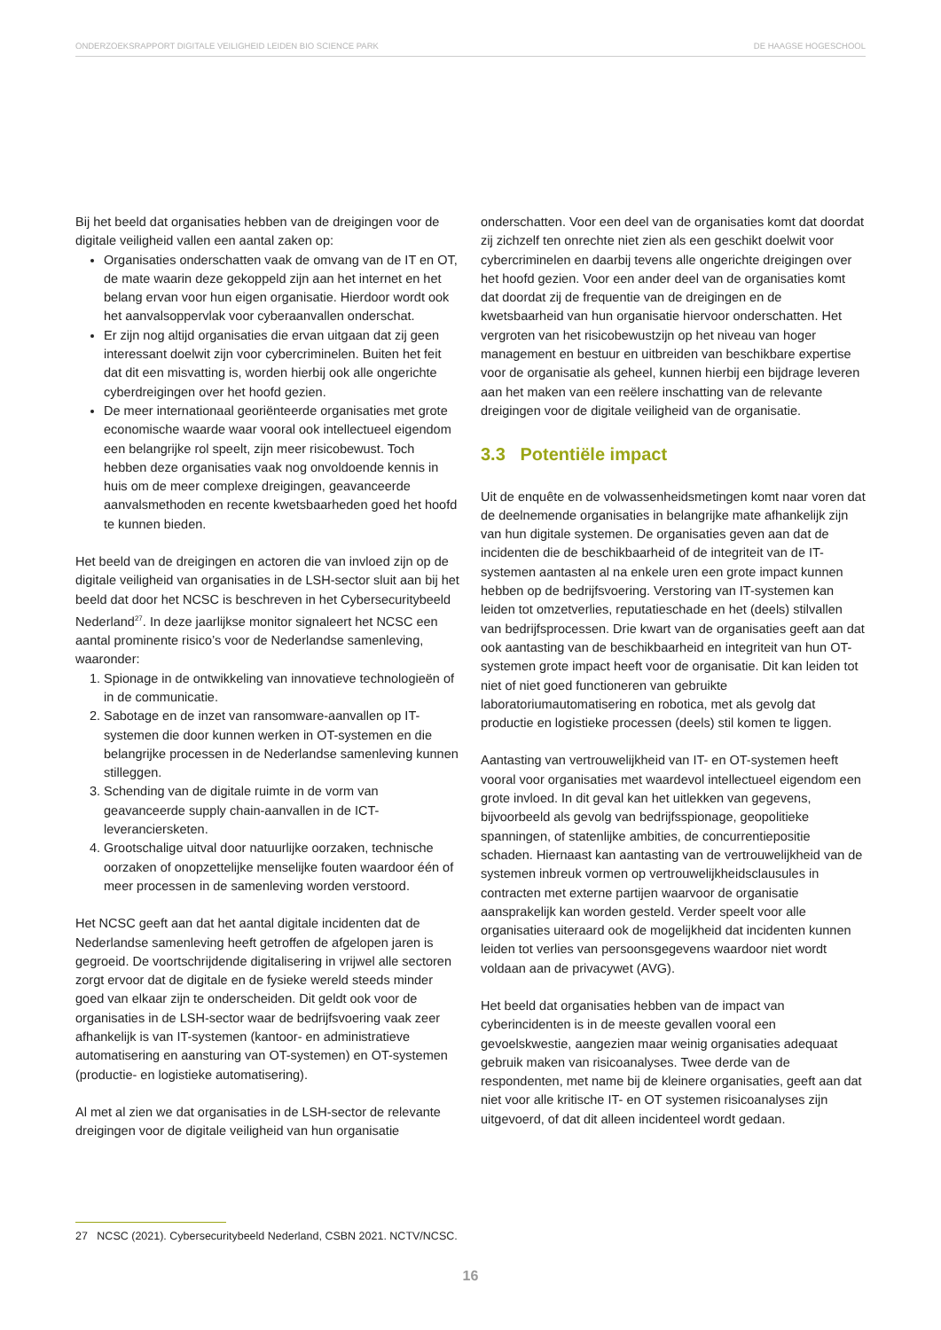ONDERZOEKSRAPPORT DIGITALE VEILIGHEID LEIDEN BIO SCIENCE PARK DE HAAGSE HOGESCHOOL
Bij het beeld dat organisaties hebben van de dreigingen voor de digitale veiligheid vallen een aantal zaken op:
Organisaties onderschatten vaak de omvang van de IT en OT, de mate waarin deze gekoppeld zijn aan het internet en het belang ervan voor hun eigen organisatie. Hierdoor wordt ook het aanvalsoppervlak voor cyberaanvallen onderschat.
Er zijn nog altijd organisaties die ervan uitgaan dat zij geen interessant doelwit zijn voor cybercriminelen. Buiten het feit dat dit een misvatting is, worden hierbij ook alle ongerichte cyberdreigingen over het hoofd gezien.
De meer internationaal georiënteerde organisaties met grote economische waarde waar vooral ook intellectueel eigendom een belangrijke rol speelt, zijn meer risicobewust. Toch hebben deze organisaties vaak nog onvoldoende kennis in huis om de meer complexe dreigingen, geavanceerde aanvalsmethoden en recente kwetsbaarheden goed het hoofd te kunnen bieden.
Het beeld van de dreigingen en actoren die van invloed zijn op de digitale veiligheid van organisaties in de LSH-sector sluit aan bij het beeld dat door het NCSC is beschreven in het Cybersecuritybeeld Nederland<sup>27</sup>. In deze jaarlijkse monitor signaleert het NCSC een aantal prominente risico’s voor de Nederlandse samenleving, waaronder:
1. Spionage in de ontwikkeling van innovatieve technologieën of in de communicatie.
2. Sabotage en de inzet van ransomware-aanvallen op IT-systemen die door kunnen werken in OT-systemen en die belangrijke processen in de Nederlandse samenleving kunnen stilleggen.
3. Schending van de digitale ruimte in de vorm van geavanceerde supply chain-aanvallen in de ICT-leveranciersketen.
4. Grootschalige uitval door natuurlijke oorzaken, technische oorzaken of onopzettelijke menselijke fouten waardoor één of meer processen in de samenleving worden verstoord.
Het NCSC geeft aan dat het aantal digitale incidenten dat de Nederlandse samenleving heeft getroffen de afgelopen jaren is gegroeid. De voortschrijdende digitalisering in vrijwel alle sectoren zorgt ervoor dat de digitale en de fysieke wereld steeds minder goed van elkaar zijn te onderscheiden. Dit geldt ook voor de organisaties in de LSH-sector waar de bedrijfsvoering vaak zeer afhankelijk is van IT-systemen (kantoor- en administratieve automatisering en aansturing van OT-systemen) en OT-systemen (productie- en logistieke automatisering).
Al met al zien we dat organisaties in de LSH-sector de relevante dreigingen voor de digitale veiligheid van hun organisatie
onderschatten. Voor een deel van de organisaties komt dat doordat zij zichzelf ten onrechte niet zien als een geschikt doelwit voor cybercriminelen en daarbij tevens alle ongerichte dreigingen over het hoofd gezien. Voor een ander deel van de organisaties komt dat doordat zij de frequentie van de dreigingen en de kwetsbaarheid van hun organisatie hiervoor onderschatten. Het vergroten van het risicobewustzijn op het niveau van hoger management en bestuur en uitbreiden van beschikbare expertise voor de organisatie als geheel, kunnen hierbij een bijdrage leveren aan het maken van een reëlere inschatting van de relevante dreigingen voor de digitale veiligheid van de organisatie.
3.3 Potentiële impact
Uit de enquête en de volwassenheidsmetingen komt naar voren dat de deelnemende organisaties in belangrijke mate afhankelijk zijn van hun digitale systemen. De organisaties geven aan dat de incidenten die de beschikbaarheid of de integriteit van de IT-systemen aantasten al na enkele uren een grote impact kunnen hebben op de bedrijfsvoering. Verstoring van IT-systemen kan leiden tot omzetverlies, reputatieschade en het (deels) stilvallen van bedrijfsprocessen. Drie kwart van de organisaties geeft aan dat ook aantasting van de beschikbaarheid en integriteit van hun OT-systemen grote impact heeft voor de organisatie. Dit kan leiden tot niet of niet goed functioneren van gebruikte laboratoriumautomatisering en robotica, met als gevolg dat productie en logistieke processen (deels) stil komen te liggen.
Aantasting van vertrouwelijkheid van IT- en OT-systemen heeft vooral voor organisaties met waardevol intellectueel eigendom een grote invloed. In dit geval kan het uitlekken van gegevens, bijvoorbeeld als gevolg van bedrijfsspionage, geopolitieke spanningen, of statenlijke ambities, de concurrentiepositie schaden. Hiernaast kan aantasting van de vertrouwelijkheid van de systemen inbreuk vormen op vertrouwelijkheidsclausules in contracten met externe partijen waarvoor de organisatie aansprakelijk kan worden gesteld. Verder speelt voor alle organisaties uiteraard ook de mogelijkheid dat incidenten kunnen leiden tot verlies van persoonsgegevens waardoor niet wordt voldaan aan de privacywet (AVG).
Het beeld dat organisaties hebben van de impact van cyberincidenten is in de meeste gevallen vooral een gevoelskwestie, aangezien maar weinig organisaties adequaat gebruik maken van risicoanalyses. Twee derde van de respondenten, met name bij de kleinere organisaties, geeft aan dat niet voor alle kritische IT- en OT systemen risicoanalyses zijn uitgevoerd, of dat dit alleen incidenteel wordt gedaan.
27 NCSC (2021). Cybersecuritybeeld Nederland, CSBN 2021. NCTV/NCSC.
16